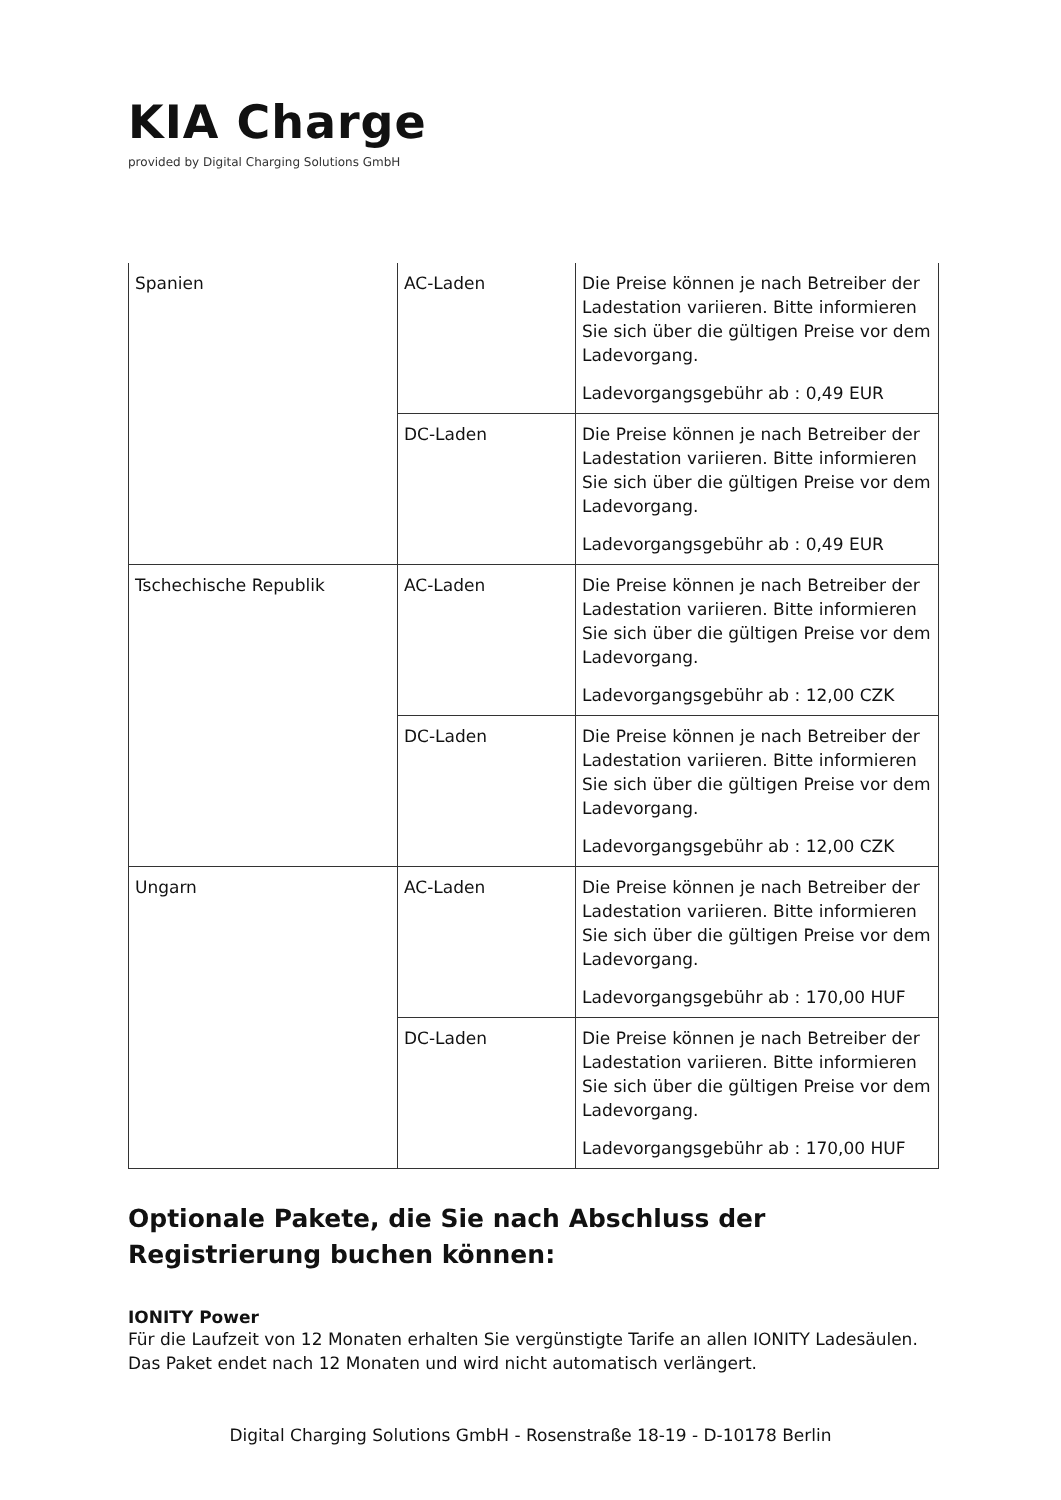KIA Charge
provided by Digital Charging Solutions GmbH
| Spanien | AC-Laden | Die Preise können je nach Betreiber der Ladestation variieren. Bitte informieren Sie sich über die gültigen Preise vor dem Ladevorgang. Ladevorgangsgebühr ab : 0,49 EUR |
| | DC-Laden | Die Preise können je nach Betreiber der Ladestation variieren. Bitte informieren Sie sich über die gültigen Preise vor dem Ladevorgang. Ladevorgangsgebühr ab : 0,49 EUR |
| Tschechische Republik | AC-Laden | Die Preise können je nach Betreiber der Ladestation variieren. Bitte informieren Sie sich über die gültigen Preise vor dem Ladevorgang. Ladevorgangsgebühr ab : 12,00 CZK |
| | DC-Laden | Die Preise können je nach Betreiber der Ladestation variieren. Bitte informieren Sie sich über die gültigen Preise vor dem Ladevorgang. Ladevorgangsgebühr ab : 12,00 CZK |
| Ungarn | AC-Laden | Die Preise können je nach Betreiber der Ladestation variieren. Bitte informieren Sie sich über die gültigen Preise vor dem Ladevorgang. Ladevorgangsgebühr ab : 170,00 HUF |
| | DC-Laden | Die Preise können je nach Betreiber der Ladestation variieren. Bitte informieren Sie sich über die gültigen Preise vor dem Ladevorgang. Ladevorgangsgebühr ab : 170,00 HUF |
Optionale Pakete, die Sie nach Abschluss der Registrierung buchen können:
IONITY Power
Für die Laufzeit von 12 Monaten erhalten Sie vergünstigte Tarife an allen IONITY Ladesäulen. Das Paket endet nach 12 Monaten und wird nicht automatisch verlängert.
Digital Charging Solutions GmbH - Rosenstraße 18-19 - D-10178 Berlin